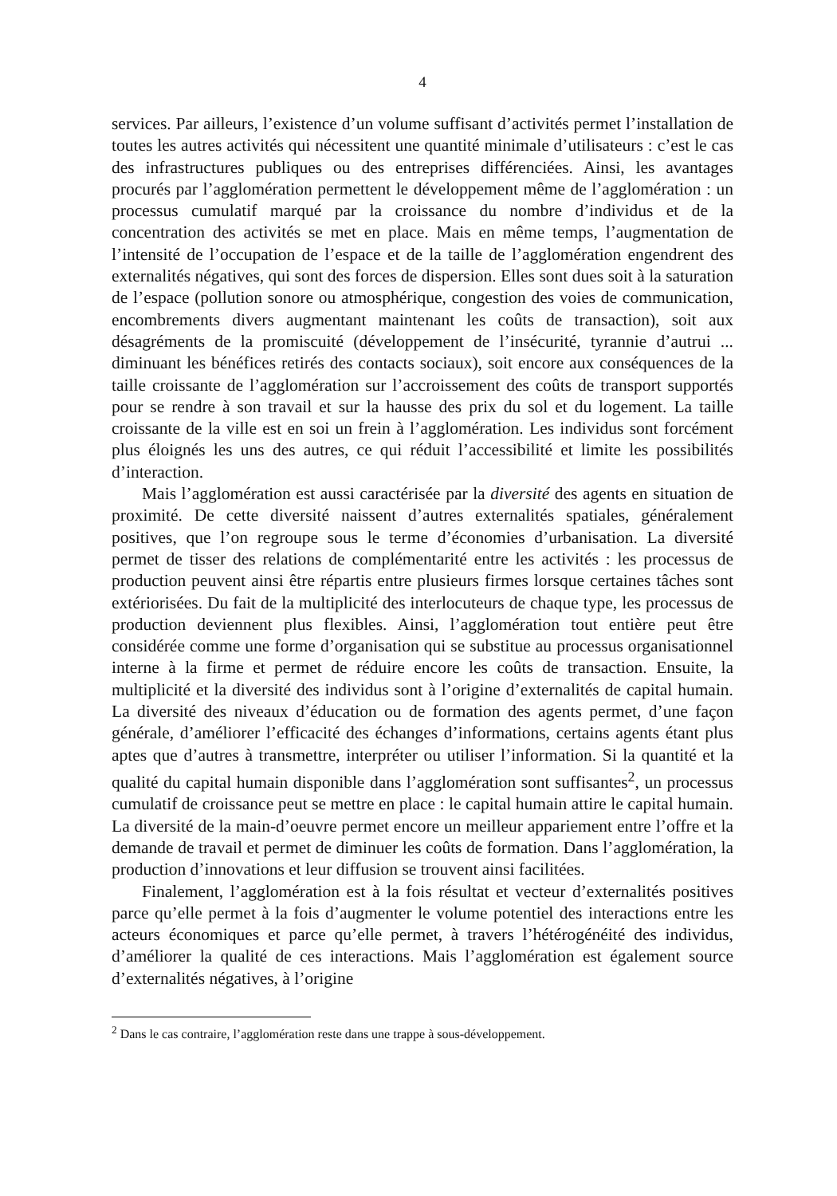4
services. Par ailleurs, l’existence d’un volume suffisant d’activités permet l’installation de toutes les autres activités qui nécessitent une quantité minimale d’utilisateurs : c’est le cas des infrastructures publiques ou des entreprises différenciées. Ainsi, les avantages procurés par l’agglomération permettent le développement même de l’agglomération : un processus cumulatif marqué par la croissance du nombre d’individus et de la concentration des activités se met en place. Mais en même temps, l’augmentation de l’intensité de l’occupation de l’espace et de la taille de l’agglomération engendrent des externalités négatives, qui sont des forces de dispersion. Elles sont dues soit à la saturation de l’espace (pollution sonore ou atmosphérique, congestion des voies de communication, encombrements divers augmentant maintenant les coûts de transaction), soit aux désagréments de la promiscuité (développement de l’insécurité, tyrannie d’autrui ... diminuant les bénéfices retirés des contacts sociaux), soit encore aux conséquences de la taille croissante de l’agglomération sur l’accroissement des coûts de transport supportés pour se rendre à son travail et sur la hausse des prix du sol et du logement. La taille croissante de la ville est en soi un frein à l’agglomération. Les individus sont forcément plus éloignés les uns des autres, ce qui réduit l’accessibilité et limite les possibilités d’interaction.
Mais l’agglomération est aussi caractérisée par la diversité des agents en situation de proximité. De cette diversité naissent d’autres externalités spatiales, généralement positives, que l’on regroupe sous le terme d’économies d’urbanisation. La diversité permet de tisser des relations de complémentarité entre les activités : les processus de production peuvent ainsi être répartis entre plusieurs firmes lorsque certaines tâches sont extériorisées. Du fait de la multiplicité des interlocuteurs de chaque type, les processus de production deviennent plus flexibles. Ainsi, l’agglomération tout entière peut être considérée comme une forme d’organisation qui se substitue au processus organisationnel interne à la firme et permet de réduire encore les coûts de transaction. Ensuite, la multiplicité et la diversité des individus sont à l’origine d’externalités de capital humain. La diversité des niveaux d’éducation ou de formation des agents permet, d’une façon générale, d’améliorer l’efficacité des échanges d’informations, certains agents étant plus aptes que d’autres à transmettre, interpréter ou utiliser l’information. Si la quantité et la qualité du capital humain disponible dans l’agglomération sont suffisantes<sup>2</sup>, un processus cumulatif de croissance peut se mettre en place : le capital humain attire le capital humain. La diversité de la main-d’oeuvre permet encore un meilleur appariement entre l’offre et la demande de travail et permet de diminuer les coûts de formation. Dans l’agglomération, la production d’innovations et leur diffusion se trouvent ainsi facilitées.
Finalement, l’agglomération est à la fois résultat et vecteur d’externalités positives parce qu’elle permet à la fois d’augmenter le volume potentiel des interactions entre les acteurs économiques et parce qu’elle permet, à travers l’hétérogénéité des individus, d’améliorer la qualité de ces interactions. Mais l’agglomération est également source d’externalités négatives, à l’origine
<sup>2</sup> Dans le cas contraire, l’agglomération reste dans une trappe à sous-développement.